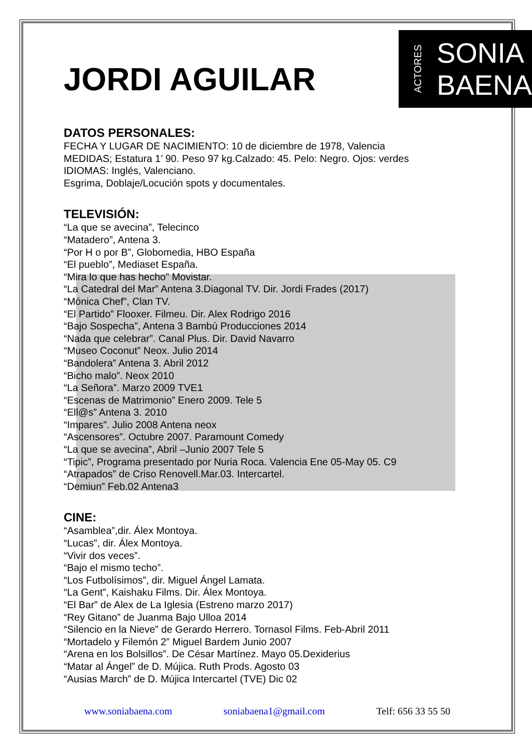JORDI AGUILAR
ACTORES
SONIA
BAENA
DATOS PERSONALES:
FECHA Y LUGAR DE NACIMIENTO: 10 de diciembre de 1978, Valencia
MEDIDAS; Estatura 1’ 90. Peso 97 kg.Calzado: 45. Pelo: Negro. Ojos: verdes
IDIOMAS: Inglés, Valenciano.
Esgrima, Doblaje/Locución spots y documentales.
TELEVISIÓN:
“La que se avecina”, Telecinco
“Matadero”, Antena 3.
“Por H o por B”, Globomedia, HBO España
“El pueblo”, Mediaset España.
“Mira lo que has hecho” Movistar.
“La Catedral del Mar” Antena 3.Diagonal TV. Dir. Jordi Frades (2017)
“Mónica Chef”, Clan TV.
“El Partido” Flooxer. Filmeu. Dir. Alex Rodrigo 2016
“Bajo Sospecha”, Antena 3 Bambú Producciones 2014
“Nada que celebrar”. Canal Plus. Dir. David Navarro
“Museo Coconut” Neox. Julio 2014
“Bandolera” Antena 3. Abril 2012
“Bicho malo”. Neox 2010
“La Señora”. Marzo 2009 TVE1
“Escenas de Matrimonio” Enero 2009. Tele 5
“Ell@s” Antena 3. 2010
“Impares”. Julio 2008 Antena neox
“Ascensores”. Octubre 2007. Paramount Comedy
“La que se avecina”, Abril –Junio 2007 Tele 5
“Tipic”, Programa presentado por Nuria Roca. Valencia Ene 05-May 05. C9
“Atrapados” de Criso Renovell.Mar.03. Intercartel.
“Demiun” Feb.02 Antena3
CINE:
“Asamblea”,dir. Álex Montoya.
“Lucas”, dir. Álex Montoya.
“Vivir dos veces”.
“Bajo el mismo techo”.
“Los Futbolísimos”, dir. Miguel Ángel Lamata.
“La Gent”, Kaishaku Films. Dir. Álex Montoya.
“El Bar” de Alex de La Iglesia (Estreno marzo 2017)
“Rey Gitano” de Juanma Bajo Ulloa 2014
“Silencio en la Nieve” de Gerardo Herrero. Tornasol Films. Feb-Abril 2011
“Mortadelo y Filemón 2” Miguel Bardem Junio 2007
“Arena en los Bolsillos”. De César Martínez. Mayo 05.Dexiderius
“Matar al Ángel” de D. Mújica. Ruth Prods. Agosto 03
“Ausias March” de D. Mújica Intercartel (TVE) Dic 02
www.soniabaena.com soniabaena1@gmail.com Telf: 656 33 55 50